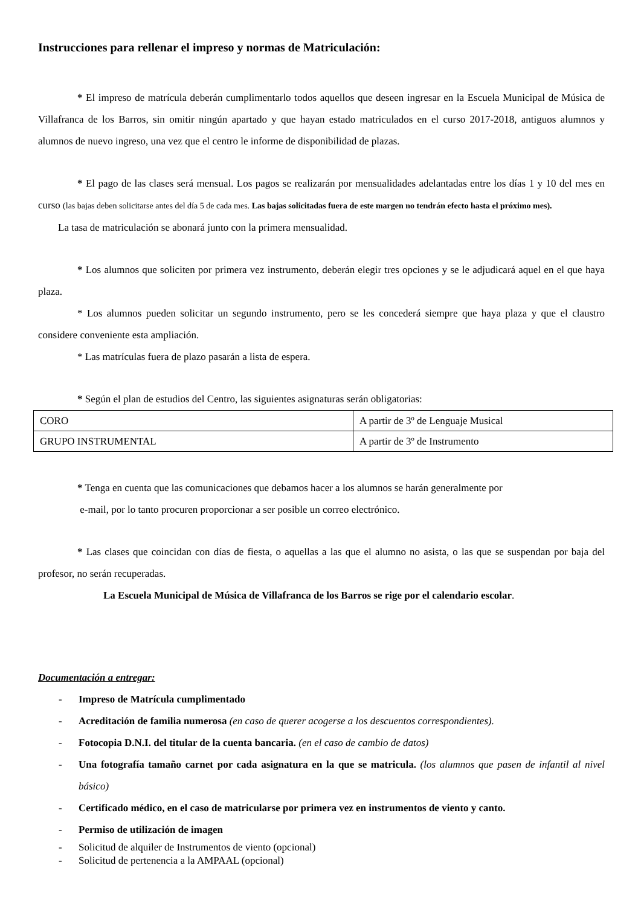Instrucciones para rellenar el impreso y normas de Matriculación:
* El impreso de matrícula deberán cumplimentarlo todos aquellos que deseen ingresar en la Escuela Municipal de Música de Villafranca de los Barros, sin omitir ningún apartado y que hayan estado matriculados en el curso 2017-2018, antiguos alumnos y alumnos de nuevo ingreso, una vez que el centro le informe de disponibilidad de plazas.
* El pago de las clases será mensual. Los pagos se realizarán por mensualidades adelantadas entre los días 1 y 10 del mes en curso (las bajas deben solicitarse antes del día 5 de cada mes. Las bajas solicitadas fuera de este margen no tendrán efecto hasta el próximo mes).
La tasa de matriculación se abonará junto con la primera mensualidad.
* Los alumnos que soliciten por primera vez instrumento, deberán elegir tres opciones y se le adjudicará aquel en el que haya plaza.
* Los alumnos pueden solicitar un segundo instrumento, pero se les concederá siempre que haya plaza y que el claustro considere conveniente esta ampliación.
* Las matrículas fuera de plazo pasarán a lista de espera.
* Según el plan de estudios del Centro, las siguientes asignaturas serán obligatorias:
| CORO | A partir de 3º de Lenguaje Musical |
| GRUPO INSTRUMENTAL | A partir de 3º de Instrumento |
* Tenga en cuenta que las comunicaciones que debamos hacer a los alumnos se harán generalmente por
e-mail, por lo tanto procuren proporcionar a ser posible un correo electrónico.
* Las clases que coincidan con días de fiesta, o aquellas a las que el alumno no asista, o las que se suspendan por baja del profesor, no serán recuperadas.
La Escuela Municipal de Música de Villafranca de los Barros se rige por el calendario escolar.
Documentación a entregar:
- Impreso de Matrícula cumplimentado
- Acreditación de familia numerosa (en caso de querer acogerse a los descuentos correspondientes).
- Fotocopia D.N.I. del titular de la cuenta bancaria. (en el caso de cambio de datos)
- Una fotografía tamaño carnet por cada asignatura en la que se matricula. (los alumnos que pasen de infantil al nivel básico)
- Certificado médico, en el caso de matricularse por primera vez en instrumentos de viento y canto.
- Permiso de utilización de imagen
- Solicitud de alquiler de Instrumentos de viento (opcional)
- Solicitud de pertenencia a la AMPAAL (opcional)